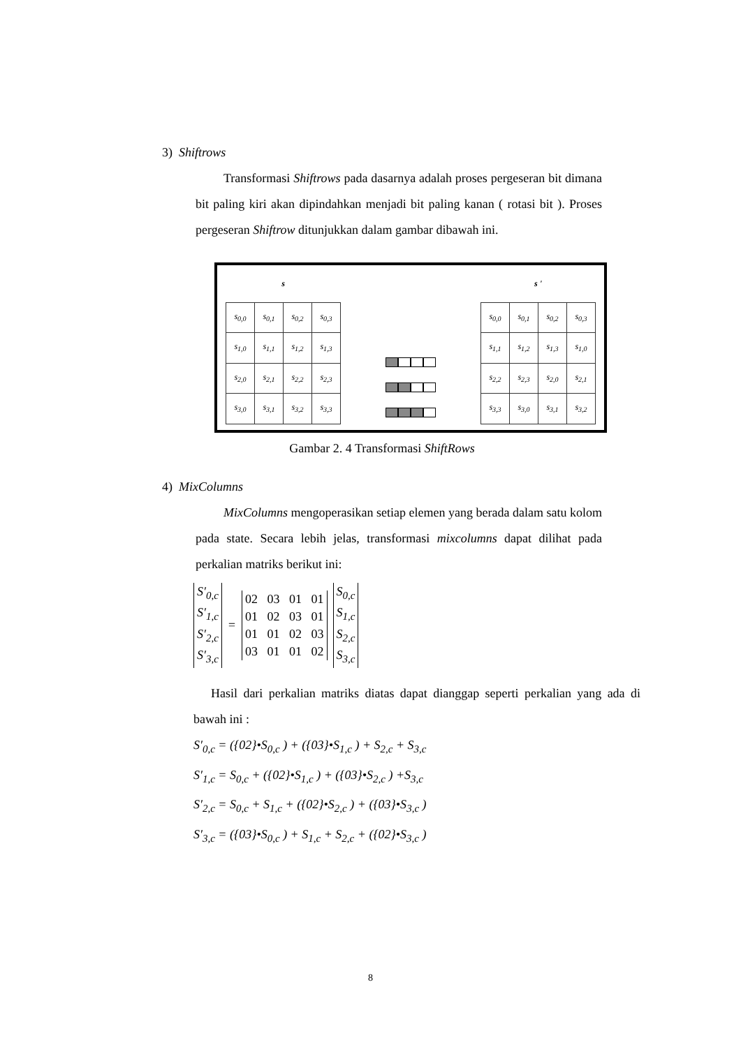3) Shiftrows
Transformasi Shiftrows pada dasarnya adalah proses pergeseran bit dimana bit paling kiri akan dipindahkan menjadi bit paling kanan ( rotasi bit ). Proses pergeseran Shiftrow ditunjukkan dalam gambar dibawah ini.
s
| s<sub>0,0</sub> | s<sub>0,1</sub> | s<sub>0,2</sub> | s<sub>0,3</sub> |
| s<sub>1,0</sub> | s<sub>1,1</sub> | s<sub>1,2</sub> | s<sub>1,3</sub> |
| s<sub>2,0</sub> | s<sub>2,1</sub> | s<sub>2,2</sub> | s<sub>2,3</sub> |
| s<sub>3,0</sub> | s<sub>3,1</sub> | s<sub>3,2</sub> | s<sub>3,3</sub> |
s '
| s<sub>0,0</sub> | s<sub>0,1</sub> | s<sub>0,2</sub> | s<sub>0,3</sub> |
| s<sub>1,1</sub> | s<sub>1,2</sub> | s<sub>1,3</sub> | s<sub>1,0</sub> |
| s<sub>2,2</sub> | s<sub>2,3</sub> | s<sub>2,0</sub> | s<sub>2,1</sub> |
| s<sub>3,3</sub> | s<sub>3,0</sub> | s<sub>3,1</sub> | s<sub>3,2</sub> |
Gambar 2. 4 Transformasi ShiftRows
4) MixColumns
MixColumns mengoperasikan setiap elemen yang berada dalam satu kolom pada state. Secara lebih jelas, transformasi mixcolumns dapat dilihat pada perkalian matriks berikut ini:
S′<sub>0,c</sub>
S′<sub>1,c</sub>
S′<sub>2,c</sub>
S′<sub>3,c</sub>
=
02 03 01 01
01 02 03 01
01 01 02 03
03 01 01 02
S<sub>0,c</sub>
S<sub>1,c</sub>
S<sub>2,c</sub>
S<sub>3,c</sub>
Hasil dari perkalian matriks diatas dapat dianggap seperti perkalian yang ada di bawah ini :
S′<sub>0,c</sub> = ({02}•S<sub>0,c</sub> ) + ({03}•S<sub>1,c</sub> ) + S<sub>2,c</sub> + S<sub>3,c</sub>
S′<sub>1,c</sub> = S<sub>0,c</sub> + ({02}•S<sub>1,c</sub> ) + ({03}•S<sub>2,c</sub> ) +S<sub>3,c</sub>
S′<sub>2,c</sub> = S<sub>0,c</sub> + S<sub>1,c</sub> + ({02}•S<sub>2,c</sub> ) + ({03}•S<sub>3,c</sub> )
S′<sub>3,c</sub> = ({03}•S<sub>0,c</sub> ) + S<sub>1,c</sub> + S<sub>2,c</sub> + ({02}•S<sub>3,c</sub> )
8